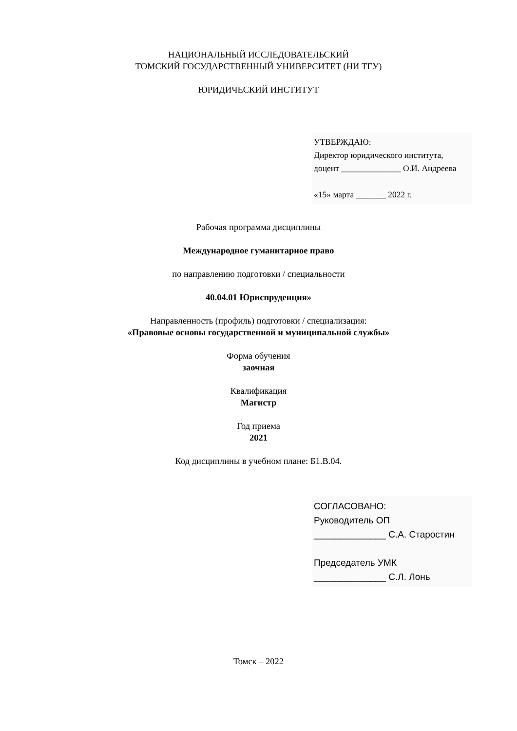НАЦИОНАЛЬНЫЙ ИССЛЕДОВАТЕЛЬСКИЙ
ТОМСКИЙ ГОСУДАРСТВЕННЫЙ УНИВЕРСИТЕТ (НИ ТГУ)
ЮРИДИЧЕСКИЙ ИНСТИТУТ
УТВЕРЖДАЮ:
Директор юридического института,
доцент ______________ О.И. Андреева
«15» марта _______ 2022 г.
Рабочая программа дисциплины
Международное гуманитарное право
по направлению подготовки / специальности
40.04.01 Юриспруденция»
Направленность (профиль) подготовки / специализация:
«Правовые основы государственной и муниципальной службы»
Форма обучения
заочная
Квалификация
Магистр
Год приема
2021
Код дисциплины в учебном плане: Б1.В.04.
СОГЛАСОВАНО:
Руководитель ОП
______________ С.А. Старостин
Председатель УМК
______________ С.Л. Лонь
Томск – 2022